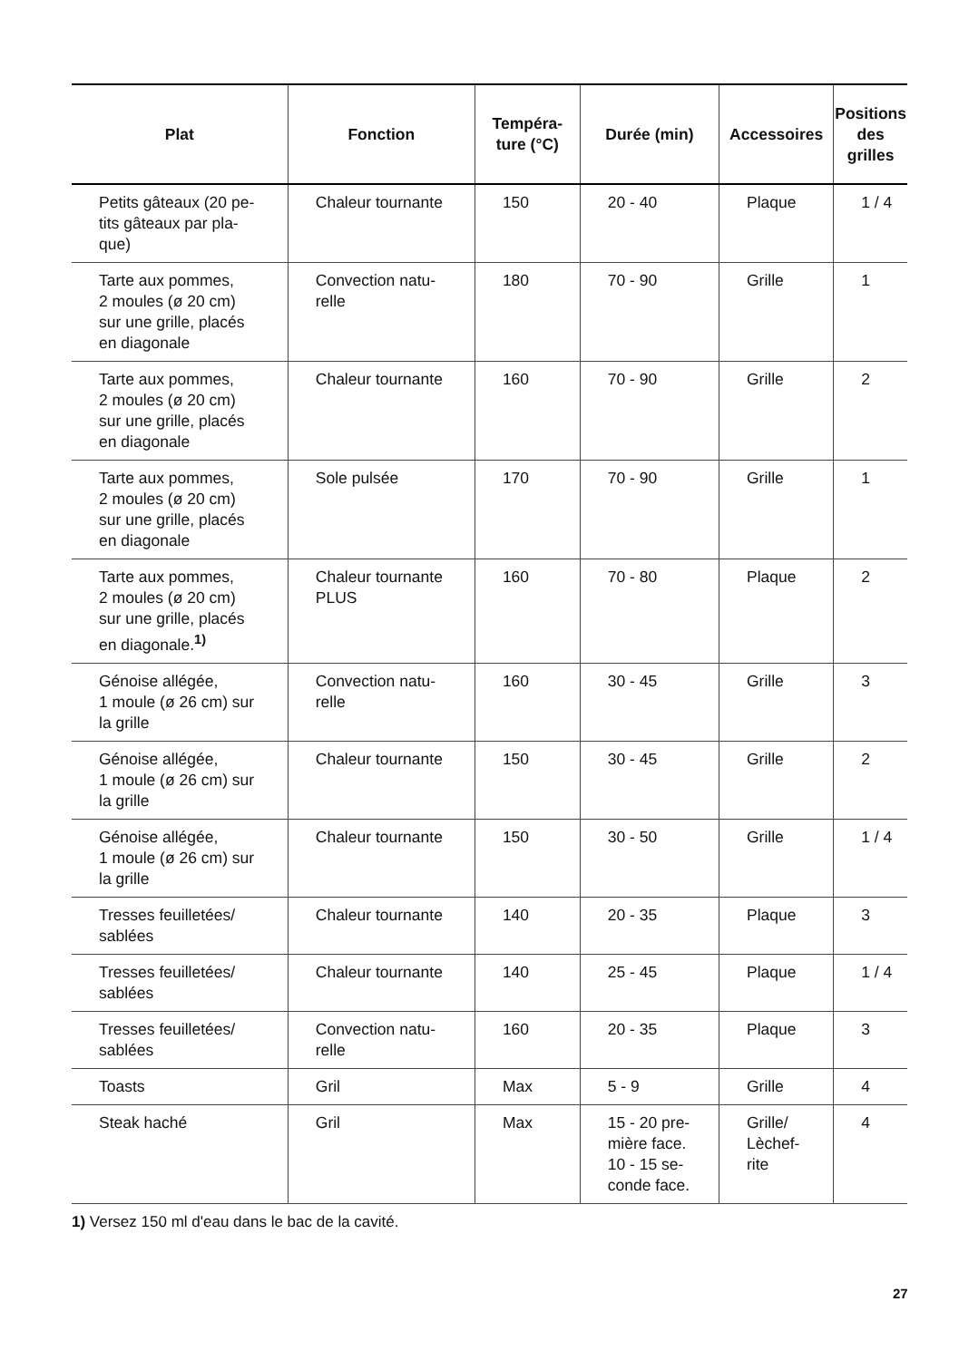| Plat | Fonction | Tempéra- ture (°C) | Durée (min) | Accessoires | Positions des grilles |
| --- | --- | --- | --- | --- | --- |
| Petits gâteaux (20 pe- tits gâteaux par pla- que) | Chaleur tournante | 150 | 20 - 40 | Plaque | 1 / 4 |
| Tarte aux pommes, 2 moules (ø 20 cm) sur une grille, placés en diagonale | Convection natu- relle | 180 | 70 - 90 | Grille | 1 |
| Tarte aux pommes, 2 moules (ø 20 cm) sur une grille, placés en diagonale | Chaleur tournante | 160 | 70 - 90 | Grille | 2 |
| Tarte aux pommes, 2 moules (ø 20 cm) sur une grille, placés en diagonale | Sole pulsée | 170 | 70 - 90 | Grille | 1 |
| Tarte aux pommes, 2 moules (ø 20 cm) sur une grille, placés en diagonale.<sup>1)</sup> | Chaleur tournante PLUS | 160 | 70 - 80 | Plaque | 2 |
| Génoise allégée, 1 moule (ø 26 cm) sur la grille | Convection natu- relle | 160 | 30 - 45 | Grille | 3 |
| Génoise allégée, 1 moule (ø 26 cm) sur la grille | Chaleur tournante | 150 | 30 - 45 | Grille | 2 |
| Génoise allégée, 1 moule (ø 26 cm) sur la grille | Chaleur tournante | 150 | 30 - 50 | Grille | 1 / 4 |
| Tresses feuilletées/ sablées | Chaleur tournante | 140 | 20 - 35 | Plaque | 3 |
| Tresses feuilletées/ sablées | Chaleur tournante | 140 | 25 - 45 | Plaque | 1 / 4 |
| Tresses feuilletées/ sablées | Convection natu- relle | 160 | 20 - 35 | Plaque | 3 |
| Toasts | Gril | Max | 5 - 9 | Grille | 4 |
| Steak haché | Gril | Max | 15 - 20 pre- mière face. 10 - 15 se- conde face. | Grille/ Lèchef- rite | 4 |
1) Versez 150 ml d'eau dans le bac de la cavité.
27